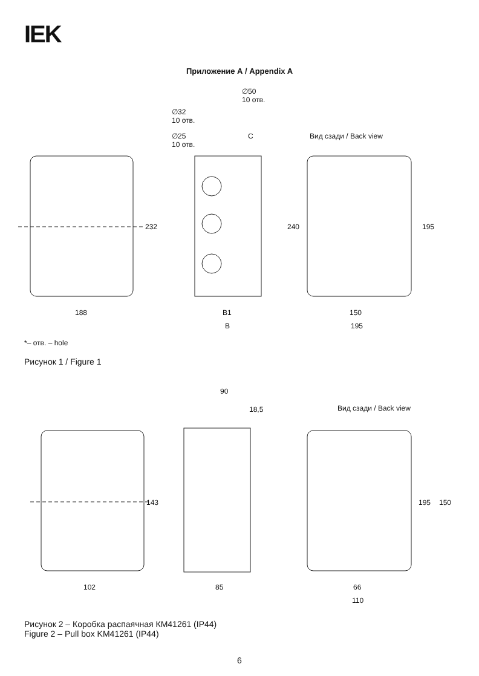IEK
Приложение А / Appendix A
∅50
10 отв.
∅32
10 отв.
∅25
10 отв.
C Вид сзади / Back view
232 240 195
188 B1 150
B 195
*– отв. – hole
Рисунок 1 / Figure 1
90
18,5 Вид сзади / Back view
143 195 150
102 85 66
110
Рисунок 2 – Коробка распаячная КМ41261 (IP44)
Figure 2 – Pull box KM41261 (IP44)
6